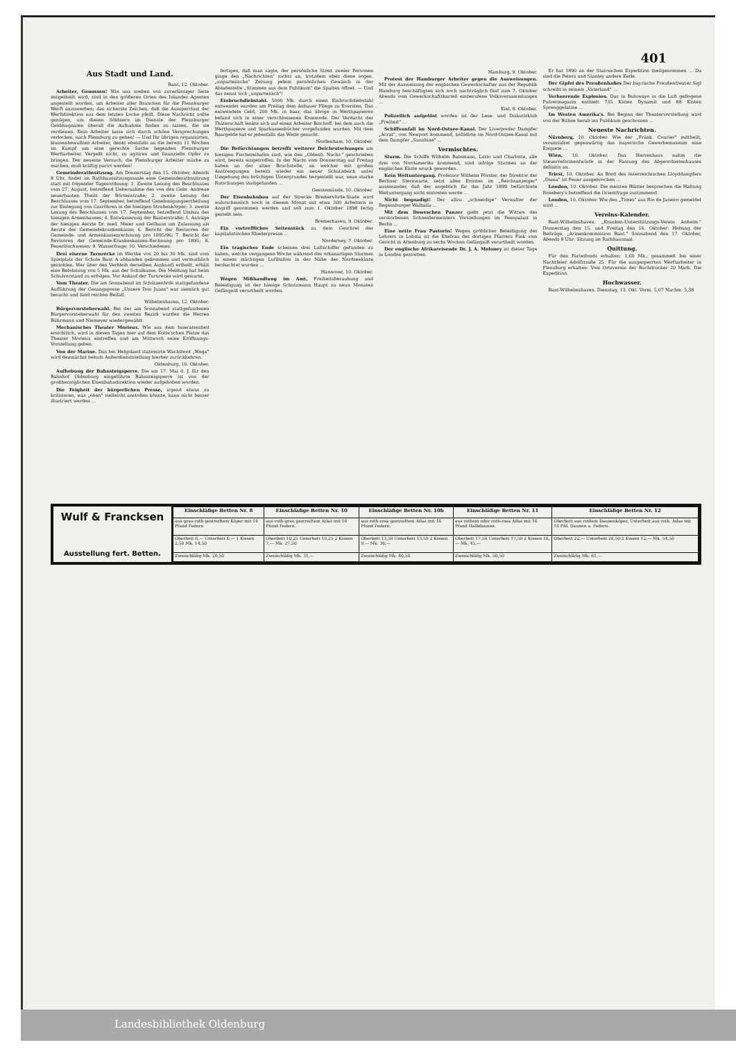401
Aus Stadt und Land.
Bant, 12. Oktober.
Arbeiter, Genossen! Wie uns soeben von zuverlässiger Seite mitgetheilt wird, sind in den größeren Orten des Inlandes Agenten angestellt worden, um Arbeiter aller Branchen für die Flensburger Werft anzuwerben; das sicherste Zeichen, daß die Aussperrlust der Werftdirektion aus dem letzten Loche pfeift. Diese Nachricht sollte genügen, um diesen Söldnern im Dienste der Flensburger Geldmagnaten überall die Aufnahme finden zu lassen, die sie verdienen. Kein Arbeiter lasse sich durch schöne Versprechungen verlocken, nach Flensburg zu gehen! — Und Ihr übrigen organisirten, klassenbewußten Arbeiter, denkt ebenfalls an die bereits 11 Wochen im Kampf um eine gerechte Sache liegenden Flensburger Werftarbeiter. Vergeßt nicht, zu agitiren und finanzielle Opfer zu bringen. Der neueste Versuch, die Flensburger Arbeiter mürbe zu machen, muß kräftig parirt werden!
Gemeinderathssitzung. Am Donnerstag den 15. Oktober, Abends 8 Uhr, findet im Rathhaussitzungssaale eine Gemeinderathssitzung statt mit folgender Tagesordnung: 1. Zweite Lesung des Beschlusses vom 27. August, betreffend Uebernahme des von den Gebr. Andreae neuerbauten Theils der Börsenstraße; 2. zweite Lesung des Beschlusses vom 17. September, betreffend Genehmigungsertheilung zur Einlegung von Gasröhren in die hiesigen Straßenkörper; 3. zweite Lesung des Beschlusses vom 17. September, betreffend Umbau des hiesigen Armenhauses; 4. Entwässerung der Banterstraße; 5. Anträge der hiesigen Aerzte Dr. med. Meier und Gellhaus um Zulassung als Aerzte der Gemeindekrankenkasse; 6. Bericht der Revisoren der Gemeinde- und Armenkassenrechnung pro 1895/96; 7. Bericht der Revisoren der Gemeinde-Krankenkassen-Rechnung pro 1895; 8. Feuerlöschwesen; 9. Wasserfrage; 10. Verschiedenes.
Drei eiserne Turnrecke im Werthe von 20 bis 30 Mk. sind vom Spielplatz der Schule Bant A abhanden gekommen und vermuthlich gestohlen. Wer über den Verbleib derselben Auskunft ertheilt, erhält eine Belohnung von 5 Mk. aus der Schulkasse. Die Meldung hat beim Schulvorstand zu erfolgen. Vor Ankauf der Turnrecke wird gewarnt.
Vom Theater. Die am Sonnabend im Schützenhofe stattgefundene Aufführung der Gesangsposse „Unsere Don Juans" war ziemlich gut besucht und fand reichen Beifall.
Wilhelmshaven, 12. Oktober.
Bürgervorsteherwahl. Bei der am Sonnabend stattgefundenen Bürgervorsteherwahl für den zweiten Bezirk wurden die Herren Bührmann und Niemeyer wiedergewählt.
Mechanisches Theater Morieux. Wie aus dem Inseratentheil ersichtlich, wird in diesen Tagen hier auf dem Kotte'schen Platze das Theater Morieux eintreffen und am Mittwoch seine Eröffnungs-Vorstellung geben.
Von der Marine. Das bei Helgoland stationirte Wachtboot „Wega" wird demnächst behufs Außerdienststellung hierher zurückkehren.
Oldenburg, 10. Oktober.
Aufhebung der Bahnsteigsperre. Die am 17. Mai d. J. für den Bahnhof Oldenburg eingeführte Bahnsteigsperre ist von der großherzoglichen Eisenbahndirektion wieder aufgehoben worden.
Die Feigheit der bürgerlichen Presse, irgend etwas zu kritisieren, was „oben" vielleicht anstoßen könnte, kann nicht besser illustriert werden ...
fertigen, daß man sagte, der persönliche Streit zweier Personen ginge den „Nachrichten" nichts an, trotzdem eben diese sogen. „unparteiische" Zeitung jedem persönlichen Gewäsch in der Abladestelle „Stimmen aus dem Publikum" die Spalten öffnet. — Und das nennt sich „unparteiisch"!
Einbruchdiebstahl. 5000 Mk. durch einen Einbruchdiebstahl entwendet wurden am Freitag dem Anbauer Fliege zu Eversten. Das entwendete Geld, 200 Mk. in baar, das übrige in Werthpapieren befand sich in einer verschlossenen Kommode. Der Verdacht der Thäterschaft lenkte sich auf einen Arbeiter Bischoff, bei dem auch die Werthpapiere und Sparkassenbücher vorgefunden wurden. Mit dem Baargelde hat er jedenfalls das Weite gesucht.
Nordenham, 10. Oktober.
Die Befürchtungen betreffs weiterer Deichrutschungen am hiesigen Fischereihafen sind, wie den „Oldenb. Nachr." geschrieben wird, bereits eingetroffen. In der Nacht vom Donnerstag auf Freitag haben an der alten Bruchstelle, an welcher mit großen Anstrengungen bereits wieder ein neuer Schutzdeich unter Umgehung des brüchigen Untergrundes hergestellt war, neue starke Rutschungen stattgefunden ...
Geestemünde, 10. Oktober.
Der Eisenbahnbau auf der Strecke Bremervörde-Stade wird wahrscheinlich noch in diesem Monat mit etwa 300 Arbeitern in Angriff genommen werden und soll zum 1. Oktober 1898 fertig gestellt sein.
Bremerhaven, 9. Oktober.
Ein vortreffliches Seitenstück zu dem Geschrei der kapitalistischen Rhederpresse ...
Norderney, 7. Oktober.
Ein tragisches Ende scheinen drei Luftschiffer gefunden zu haben, welche vergangene Woche während des orkanartigen Sturmes in einem mächtigen Luftballon in der Nähe der Nordseeküste beobachtet wurden ...
Hannover, 10. Oktober.
Wegen Mißhandlung im Amt, Freiheitsberaubung und Beleidigung ist der hiesige Schutzmann Haupt zu neun Monaten Gefängniß verurtheilt worden.
Hamburg, 9. Oktober.
Protest der Hamburger Arbeiter gegen die Ausweisungen. Mit der Ausweisung der englischen Gewerkschafter aus der Republik Hamburg beschäftigten sich noch nachträglich fünf zum 7. Oktober Abends vom Gewerkschaftskartell einberufene Volksversammlungen ...
Kiel, 9. Oktober.
Polizeilich aufgelöst worden ist der Lese- und Diskutirklub „Freiheit" ...
Schiffsunfall im Nord-Ostsee-Kanal. Der Liverpooler Dampfer „Acrat", von Newport kommend, kollidirte im Nord-Ostsee-Kanal mit dem Dampfer „Sunshine" ...
Vermischtes.
Sturm. Die Schiffe Wilhelm Batemann, Lutto und Charlotte, alle drei von Nordamerika kommend, sind infolge Sturmes an der englischen Küste wrack geworden.
Kein Weltuntergang. Professor Wilhelm Förster, der Direktor der Berliner Sternwarte, setzt allen Ernstes im „Reichsanzeiger" auseinander, daß der angeblich für das Jahr 1899 befürchtete Weltuntergang nicht eintreten werde ...
Nicht begnadigt! Der allzu „schneidige" Verwalter der Regensburger Walhalla ...
Mit dem Doweschen Panzer giebt jetzt die Wittwe des verstorbenen Schneidermeisters Vorstellungen im Feenpalast in Berlin ...
Eine nette Frau Pastorin! Wegen gröblicher Beleidigung des Lehrers in Lohma ist die Ehefrau des dortigen Pfarrers Fink vom Gericht in Altenburg zu sechs Wochen Gefängniß verurtheilt worden.
Der englische Afrikareisende Dr. J. A. Moloney ist dieser Tage in London gestorben.
Er hat 1890 an der Stairsschen Expedition theilgenommen ... Da sind die Peters und Stanley andere Kerle.
Der Gipfel des Preußenhaßes Der bayrische Preußenfresser Sigl schreibt in seinem „Vaterland" ...
Verheerende Explosion. Das in Buluwayo in die Luft geflogene Pulvermagazin enthielt 735 Kisten Dynamit und 88 Kisten Sprenggelatine ...
Im Westen Amerika's. Bei Beginn der Theatervorstellung wird von der Bühne herab ins Publikum geschossen ...
Neueste Nachrichten.
Nürnberg, 10. Oktober. Wie der „Fränk. Courier" mittheilt, veranstaltet gegenwärtig das bayerische Gewerbemuseum eine Enquete ...
Wien, 10. Oktober. Das Herrenhaus nahm die Steuerreformentwürfe in der Fassung des Abgeordnetenhauses definitiv an.
Triest, 10. Oktober. An Bord des österreichischen Lloyddampfers „Diana" ist Feuer ausgebrochen ...
London, 10. Oktober. Die meisten Blätter besprechen die Haltung Rosebery's betreffend die Orientfrage zustimmend.
London, 10. Oktober. Wie den „Times" aus Rio de Janeiro gemeldet wird ...
Vereins-Kalender.
Bant-Wilhelmshaven. „Kranken-Unterstützungs-Verein Anheim." Donnerstag den 15. und Freitag den 16. Oktober: Hebung der Beiträge. „Armenkommission Bant." Sonnabend den 17. Oktober, Abends 8 Uhr: Sitzung im Rathhaussaal.
Quittung.
Für den Parteifonds erhalten: 1,60 Mk., gesammelt bei einer Nachtfeier Adolfstraße 25. Für die ausgesperrten Werftarbeiter in Flensburg erhalten: Vom Ortsverein der Buchdrucker 20 Mark. Die Expedition.
Hochwasser.
Bant-Wilhelmshaven. Dienstag, 13. Okt. Vorm. 5,07 Nachm. 5,38
Wulf & Francksen
Ausstellung fert. Betten.
| Einschläfige Betten Nr. 8 | Einschläfige Betten Nr. 10 | Einschläfige Betten Nr. 10b | Einschläfige Betten Nr. 11 | Einschläfige Betten Nr. 12 |
| --- | --- | --- | --- | --- |
| aus grau-roth gestreiftem Köper mit 14 Pfund Federn | aus roth-grau gestreiftem Atlas mit 16 Pfund Federn. | aus roth-rosa gestreiftem Atlas mit 16 Pfund Federn. | aus rothem oder roth-rosa Atlas mit 16 Pfund Halbdaunen. | Oberbett aus rothem Daunenköper, Unterbett aus roth. Atlas mit 16 Pfd. Daunen u. Federn. |
| Oberbett 6,— Unterbett 6,— 1 Kissen 2,50 Mk. 14,50 | Oberbett 10,25 Unterbett 10,25 2 Kissen 7,— Mk. 27,50 | Oberbett 13,50 Unterbett 13,50 2 Kissen 9,— Mk. 36,— | Oberbett 17,50 Unterbett 17,50 2 Kissen 10,— Mk. 45,— | Oberbett 22,— Unterbett 20,50 2 Kissen 12,— Mk. 54,50 |
| Zweischläfig Mk. 20,50 | Zweischläfig Mk. 31,— | Zweischläfig Mk. 40,50 | Zweischläfig Mk. 50,50 | Zweischläfig Mk. 61,— |
Landesbibliothek Oldenburg